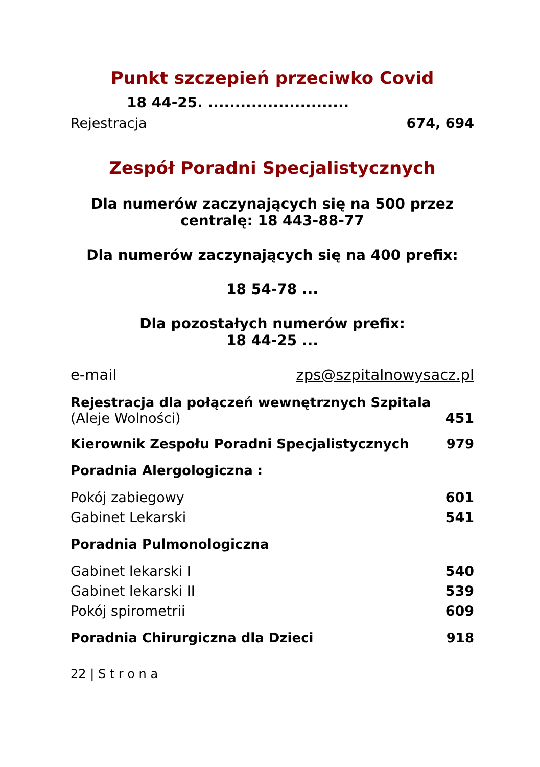Punkt szczepień przeciwko Covid
18 44-25. ..........................
Rejestracja 674, 694
Zespół Poradni Specjalistycznych
Dla numerów zaczynających się na 500 przez
centralę: 18 443-88-77
Dla numerów zaczynających się na 400 prefix:
18 54-78 ...
Dla pozostałych numerów prefix:
18 44-25 ...
e-mail zps@szpitalnowysacz.pl
Rejestracja dla połączeń wewnętrznych Szpitala
(Aleje Wolności) 451
Kierownik Zespołu Poradni Specjalistycznych 979
Poradnia Alergologiczna :
Pokój zabiegowy 601
Gabinet Lekarski 541
Poradnia Pulmonologiczna
Gabinet lekarski I 540
Gabinet lekarski II 539
Pokój spirometrii 609
Poradnia Chirurgiczna dla Dzieci 918
22 | S t r o n a